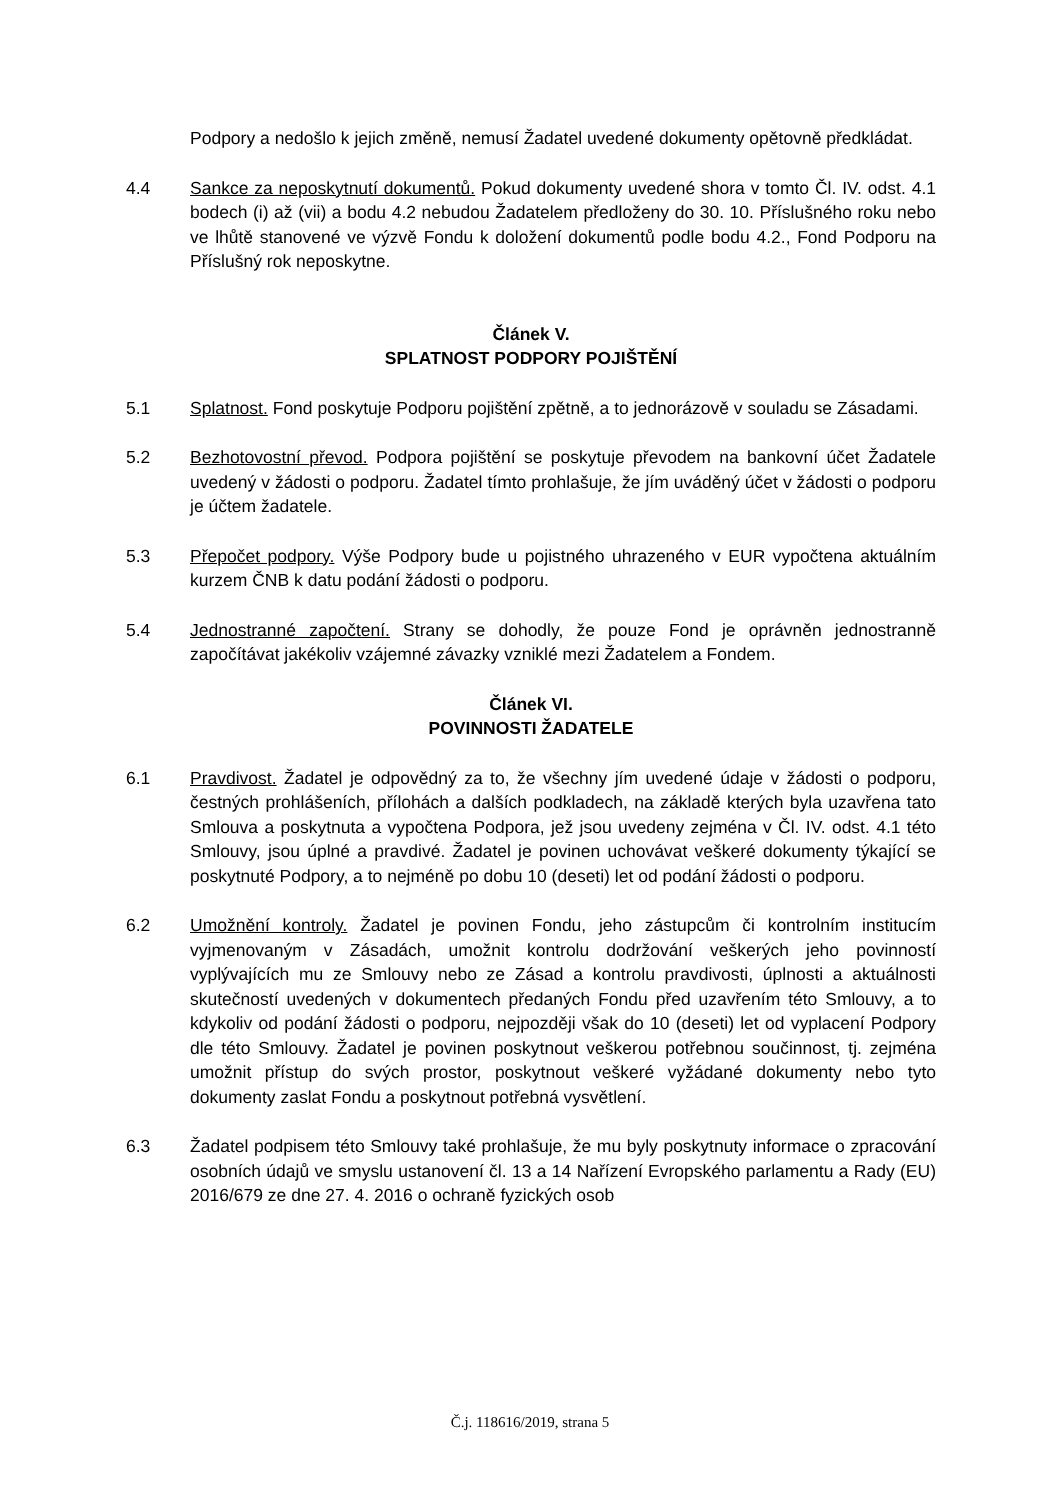Podpory a nedošlo k jejich změně, nemusí Žadatel uvedené dokumenty opětovně předkládat.
4.4 Sankce za neposkytnutí dokumentů. Pokud dokumenty uvedené shora v tomto Čl. IV. odst. 4.1 bodech (i) až (vii) a bodu 4.2 nebudou Žadatelem předloženy do 30. 10. Příslušného roku nebo ve lhůtě stanovené ve výzvě Fondu k doložení dokumentů podle bodu 4.2., Fond Podporu na Příslušný rok neposkytne.
Článek V.
SPLATNOST PODPORY POJIŠTĚNÍ
5.1 Splatnost. Fond poskytuje Podporu pojištění zpětně, a to jednorázově v souladu se Zásadami.
5.2 Bezhotovostní převod. Podpora pojištění se poskytuje převodem na bankovní účet Žadatele uvedený v žádosti o podporu. Žadatel tímto prohlašuje, že jím uváděný účet v žádosti o podporu je účtem žadatele.
5.3 Přepočet podpory. Výše Podpory bude u pojistného uhrazeného v EUR vypočtena aktuálním kurzem ČNB k datu podání žádosti o podporu.
5.4 Jednostranné započtení. Strany se dohodly, že pouze Fond je oprávněn jednostranně započítávat jakékoliv vzájemné závazky vzniklé mezi Žadatelem a Fondem.
Článek VI.
POVINNOSTI ŽADATELE
6.1 Pravdivost. Žadatel je odpovědný za to, že všechny jím uvedené údaje v žádosti o podporu, čestných prohlášeních, přílohách a dalších podkladech, na základě kterých byla uzavřena tato Smlouva a poskytnuta a vypočtena Podpora, jež jsou uvedeny zejména v Čl. IV. odst. 4.1 této Smlouvy, jsou úplné a pravdivé. Žadatel je povinen uchovávat veškeré dokumenty týkající se poskytnuté Podpory, a to nejméně po dobu 10 (deseti) let od podání žádosti o podporu.
6.2 Umožnění kontroly. Žadatel je povinen Fondu, jeho zástupcům či kontrolním institucím vyjmenovaným v Zásadách, umožnit kontrolu dodržování veškerých jeho povinností vyplývajících mu ze Smlouvy nebo ze Zásad a kontrolu pravdivosti, úplnosti a aktuálnosti skutečností uvedených v dokumentech předaných Fondu před uzavřením této Smlouvy, a to kdykoliv od podání žádosti o podporu, nejpozději však do 10 (deseti) let od vyplacení Podpory dle této Smlouvy. Žadatel je povinen poskytnout veškerou potřebnou součinnost, tj. zejména umožnit přístup do svých prostor, poskytnout veškeré vyžádané dokumenty nebo tyto dokumenty zaslat Fondu a poskytnout potřebná vysvětlení.
6.3 Žadatel podpisem této Smlouvy také prohlašuje, že mu byly poskytnuty informace o zpracování osobních údajů ve smyslu ustanovení čl. 13 a 14 Nařízení Evropského parlamentu a Rady (EU) 2016/679 ze dne 27. 4. 2016 o ochraně fyzických osob
Č.j. 118616/2019, strana 5